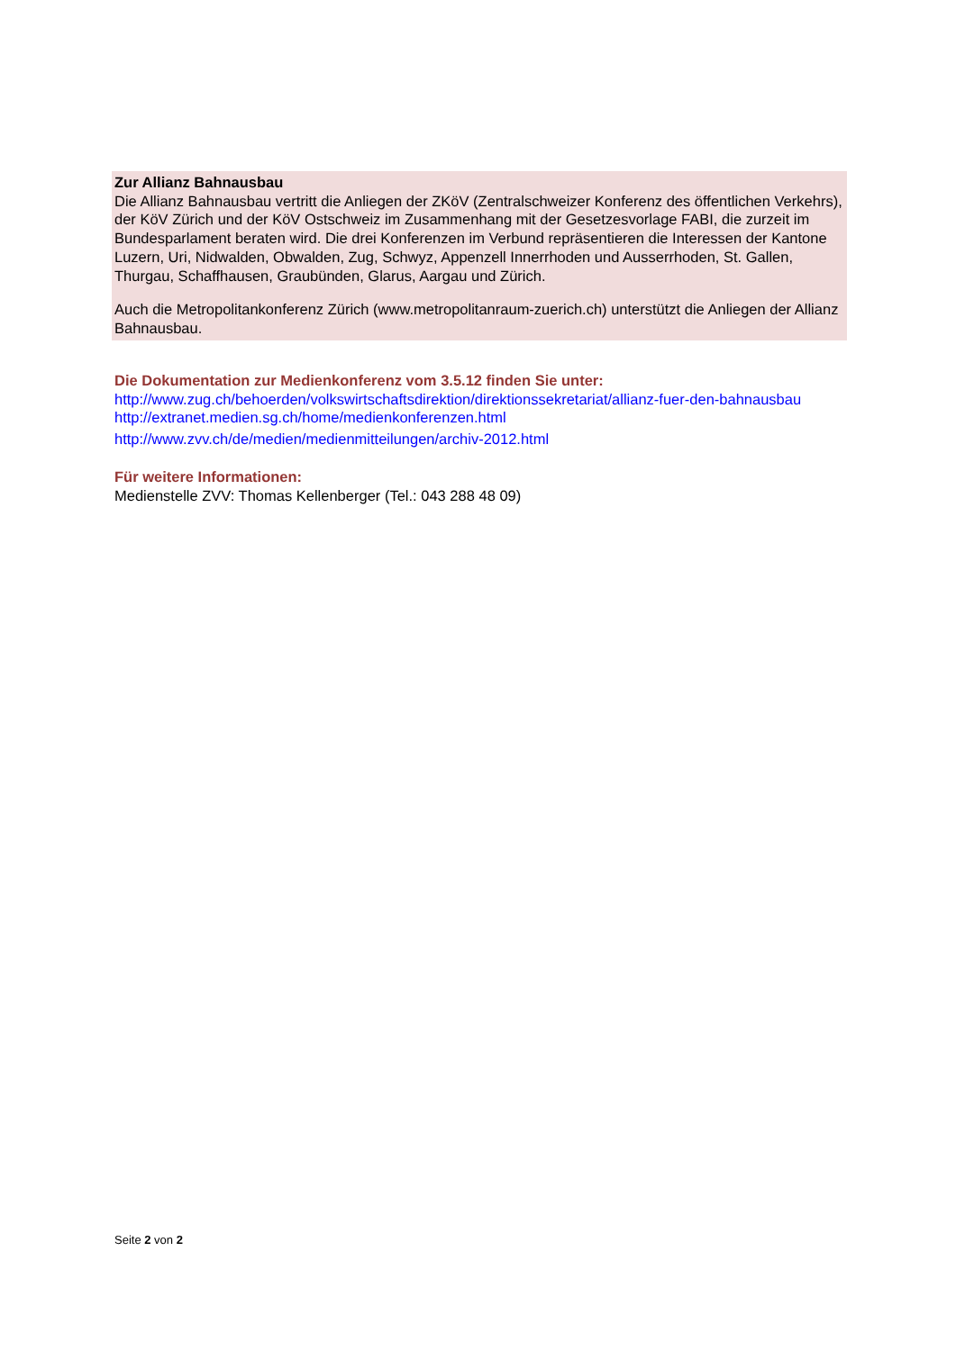Zur Allianz Bahnausbau
Die Allianz Bahnausbau vertritt die Anliegen der ZKöV (Zentralschweizer Konferenz des öffentlichen Verkehrs), der KöV Zürich und der KöV Ostschweiz im Zusammenhang mit der Gesetzesvorlage FABI, die zurzeit im Bundesparlament beraten wird. Die drei Konferenzen im Verbund repräsentieren die Interessen der Kantone Luzern, Uri, Nidwalden, Obwalden, Zug, Schwyz, Appenzell Innerrhoden und Ausserrhoden, St. Gallen, Thurgau, Schaffhausen, Graubünden, Glarus, Aargau und Zürich.
Auch die Metropolitankonferenz Zürich (www.metropolitanraum-zuerich.ch) unterstützt die Anliegen der Allianz Bahnausbau.
Die Dokumentation zur Medienkonferenz vom 3.5.12 finden Sie unter:
http://www.zug.ch/behoerden/volkswirtschaftsdirektion/direktionssekretariat/allianz-fuer-den-bahnausbau
http://extranet.medien.sg.ch/home/medienkonferenzen.html
http://www.zvv.ch/de/medien/medienmitteilungen/archiv-2012.html
Für weitere Informationen:
Medienstelle ZVV: Thomas Kellenberger (Tel.: 043 288 48 09)
Seite 2 von 2